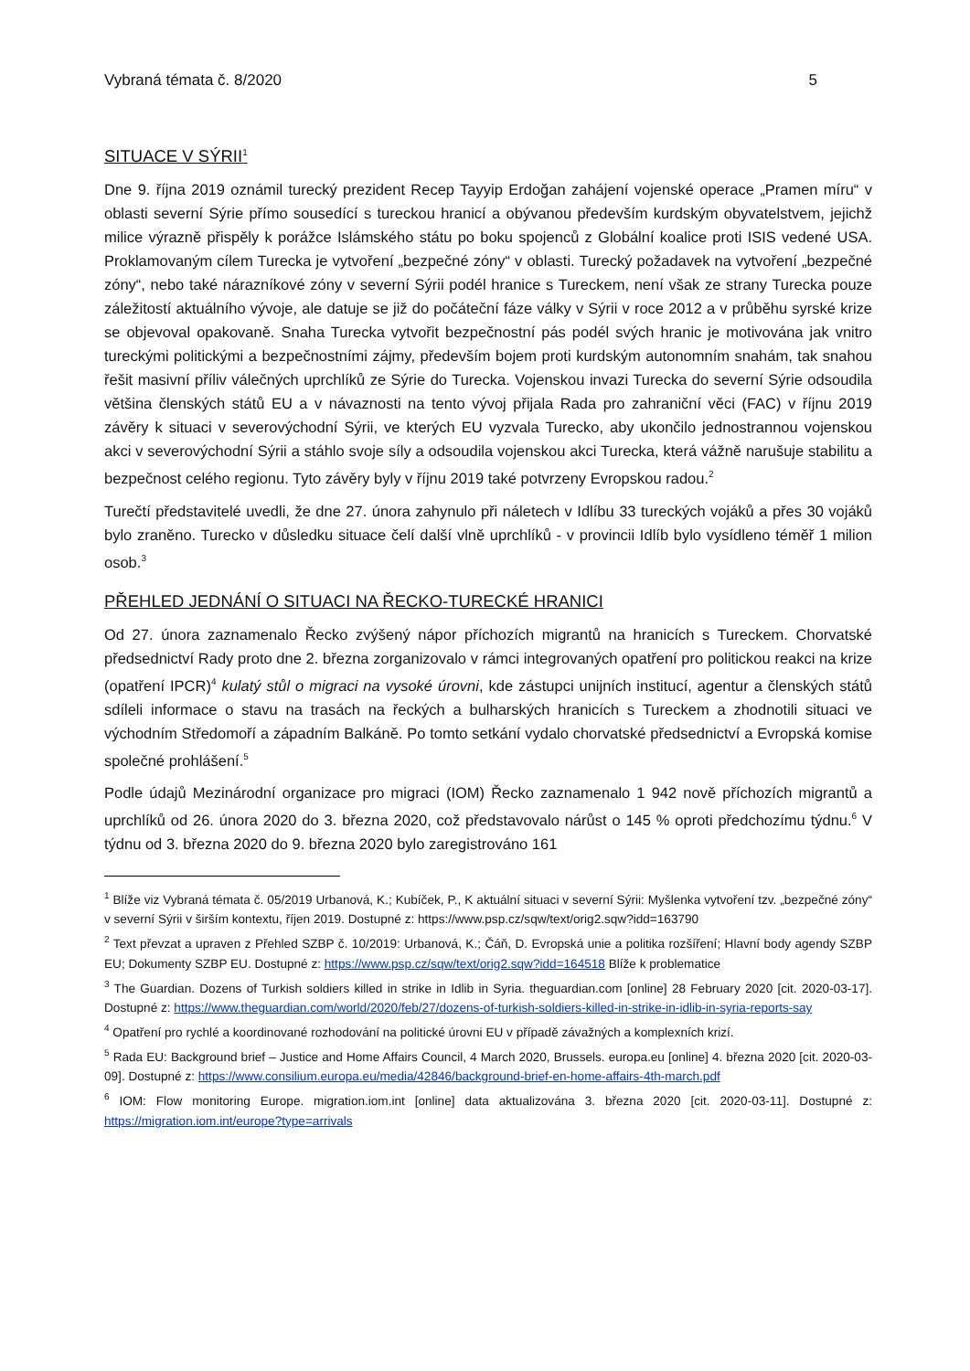Vybraná témata č. 8/2020 5
SITUACE V SÝRII<sup>1</sup>
Dne 9. října 2019 oznámil turecký prezident Recep Tayyip Erdoğan zahájení vojenské operace „Pramen míru“ v oblasti severní Sýrie přímo sousedící s tureckou hranicí a obývanou především kurdským obyvatelstvem, jejichž milice výrazně přispěly k porážce Islámského státu po boku spojenců z Globální koalice proti ISIS vedené USA. Proklamovaným cílem Turecka je vytvoření „bezpečné zóny“ v oblasti. Turecký požadavek na vytvoření „bezpečné zóny“, nebo také nárazníkové zóny v severní Sýrii podél hranice s Tureckem, není však ze strany Turecka pouze záležitostí aktuálního vývoje, ale datuje se již do počáteční fáze války v Sýrii v roce 2012 a v průběhu syrské krize se objevoval opakovaně. Snaha Turecka vytvořit bezpečnostní pás podél svých hranic je motivována jak vnitro tureckými politickými a bezpečnostními zájmy, především bojem proti kurdským autonomním snahám, tak snahou řešit masivní příliv válečných uprchlíků ze Sýrie do Turecka. Vojenskou invazi Turecka do severní Sýrie odsoudila většina členských států EU a v návaznosti na tento vývoj přijala Rada pro zahraniční věci (FAC) v říjnu 2019 závěry k situaci v severovýchodní Sýrii, ve kterých EU vyzvala Turecko, aby ukončilo jednostrannou vojenskou akci v severovýchodní Sýrii a stáhlo svoje síly a odsoudila vojenskou akci Turecka, která vážně narušuje stabilitu a bezpečnost celého regionu. Tyto závěry byly v říjnu 2019 také potvrzeny Evropskou radou.<sup>2</sup>
Turečtí představitelé uvedli, že dne 27. února zahynulo při náletech v Idlíbu 33 tureckých vojáků a přes 30 vojáků bylo zraněno. Turecko v důsledku situace čelí další vlně uprchlíků - v provincii Idlíb bylo vysídleno téměř 1 milion osob.<sup>3</sup>
PŘEHLED JEDNÁNÍ O SITUACI NA ŘECKO-TURECKÉ HRANICI
Od 27. února zaznamenalo Řecko zvýšený nápor příchozích migrantů na hranicích s Tureckem. Chorvatské předsednictví Rady proto dne 2. března zorganizovalo v rámci integrovaných opatření pro politickou reakci na krize (opatření IPCR)<sup>4</sup> kulatý stůl o migraci na vysoké úrovni, kde zástupci unijních institucí, agentur a členských států sdíleli informace o stavu na trasách na řeckých a bulharských hranicích s Tureckem a zhodnotili situaci ve východním Středomoří a západním Balkáně. Po tomto setkání vydalo chorvatské předsednictví a Evropská komise společné prohlášení.<sup>5</sup>
Podle údajů Mezinárodní organizace pro migraci (IOM) Řecko zaznamenalo 1 942 nově příchozích migrantů a uprchlíků od 26. února 2020 do 3. března 2020, což představovalo nárůst o 145 % oproti předchozímu týdnu.<sup>6</sup> V týdnu od 3. března 2020 do 9. března 2020 bylo zaregistrováno 161
<sup>1</sup> Blíže viz Vybraná témata č. 05/2019 Urbanová, K.; Kubíček, P., K aktuální situaci v severní Sýrii: Myšlenka vytvoření tzv. „bezpečné zóny“ v severní Sýrii v širším kontextu, říjen 2019. Dostupné z: https://www.psp.cz/sqw/text/orig2.sqw?idd=163790
<sup>2</sup> Text převzat a upraven z Přehled SZBP č. 10/2019: Urbanová, K.; Čáň, D. Evropská unie a politika rozšíření; Hlavní body agendy SZBP EU; Dokumenty SZBP EU. Dostupné z: https://www.psp.cz/sqw/text/orig2.sqw?idd=164518 Blíže k problematice
<sup>3</sup> The Guardian. Dozens of Turkish soldiers killed in strike in Idlib in Syria. theguardian.com [online] 28 February 2020 [cit. 2020-03-17]. Dostupné z: https://www.theguardian.com/world/2020/feb/27/dozens-of-turkish-soldiers-killed-in-strike-in-idlib-in-syria-reports-say
<sup>4</sup> Opatření pro rychlé a koordinované rozhodování na politické úrovni EU v případě závažných a komplexních krizí.
<sup>5</sup> Rada EU: Background brief – Justice and Home Affairs Council, 4 March 2020, Brussels. europa.eu [online] 4. března 2020 [cit. 2020-03-09]. Dostupné z: https://www.consilium.europa.eu/media/42846/background-brief-en-home-affairs-4th-march.pdf
<sup>6</sup> IOM: Flow monitoring Europe. migration.iom.int [online] data aktualizována 3. března 2020 [cit. 2020-03-11]. Dostupné z: https://migration.iom.int/europe?type=arrivals